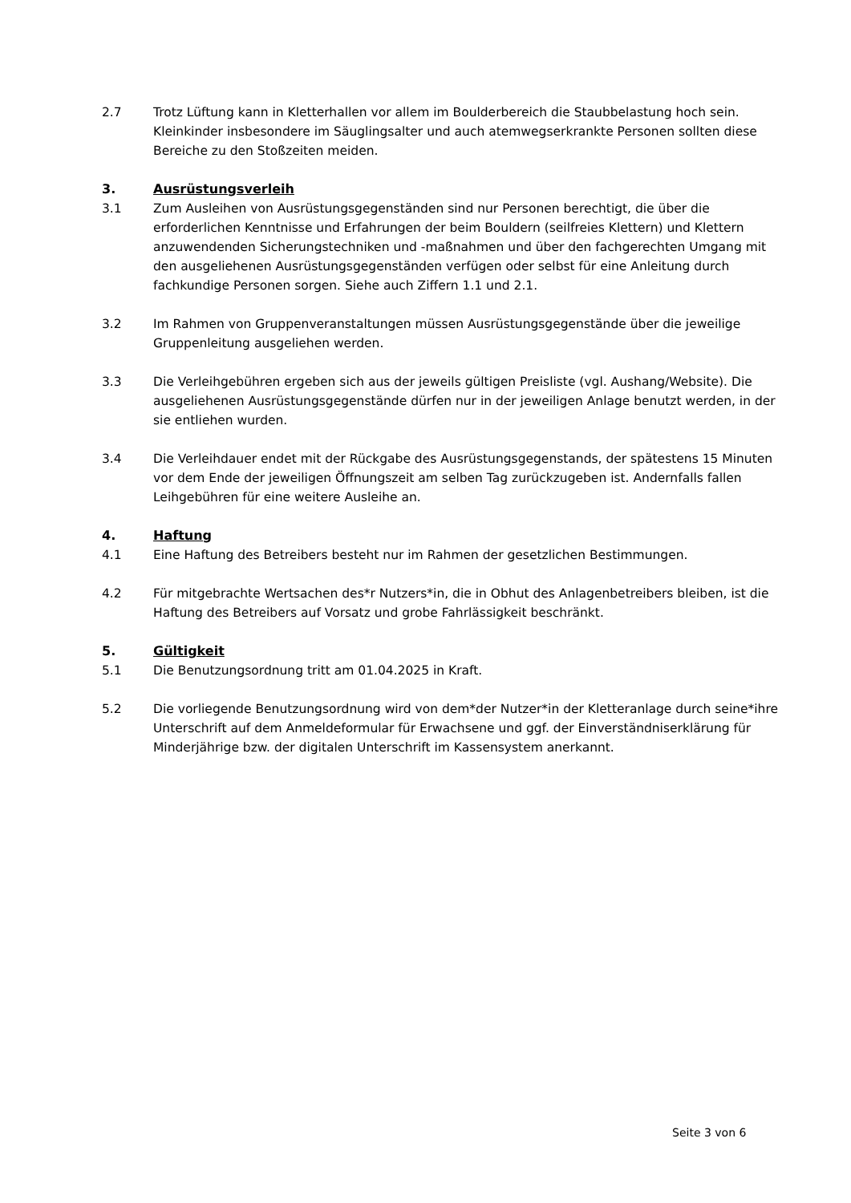2.7 Trotz Lüftung kann in Kletterhallen vor allem im Boulderbereich die Staubbelastung hoch sein. Kleinkinder insbesondere im Säuglingsalter und auch atemwegserkrankte Personen sollten diese Bereiche zu den Stoßzeiten meiden.
3. Ausrüstungsverleih
3.1 Zum Ausleihen von Ausrüstungsgegenständen sind nur Personen berechtigt, die über die erforderlichen Kenntnisse und Erfahrungen der beim Bouldern (seilfreies Klettern) und Klettern anzuwendenden Sicherungstechniken und -maßnahmen und über den fachgerechten Umgang mit den ausgeliehenen Ausrüstungsgegenständen verfügen oder selbst für eine Anleitung durch fachkundige Personen sorgen. Siehe auch Ziffern 1.1 und 2.1.
3.2 Im Rahmen von Gruppenveranstaltungen müssen Ausrüstungsgegenstände über die jeweilige Gruppenleitung ausgeliehen werden.
3.3 Die Verleihgebühren ergeben sich aus der jeweils gültigen Preisliste (vgl. Aushang/Website). Die ausgeliehenen Ausrüstungsgegenstände dürfen nur in der jeweiligen Anlage benutzt werden, in der sie entliehen wurden.
3.4 Die Verleihdauer endet mit der Rückgabe des Ausrüstungsgegenstands, der spätestens 15 Minuten vor dem Ende der jeweiligen Öffnungszeit am selben Tag zurückzugeben ist. Andernfalls fallen Leihgebühren für eine weitere Ausleihe an.
4. Haftung
4.1 Eine Haftung des Betreibers besteht nur im Rahmen der gesetzlichen Bestimmungen.
4.2 Für mitgebrachte Wertsachen des*r Nutzers*in, die in Obhut des Anlagenbetreibers bleiben, ist die Haftung des Betreibers auf Vorsatz und grobe Fahrlässigkeit beschränkt.
5. Gültigkeit
5.1 Die Benutzungsordnung tritt am 01.04.2025 in Kraft.
5.2 Die vorliegende Benutzungsordnung wird von dem*der Nutzer*in der Kletteranlage durch seine*ihre Unterschrift auf dem Anmeldeformular für Erwachsene und ggf. der Einverständniserklärung für Minderjährige bzw. der digitalen Unterschrift im Kassensystem anerkannt.
Seite 3 von 6